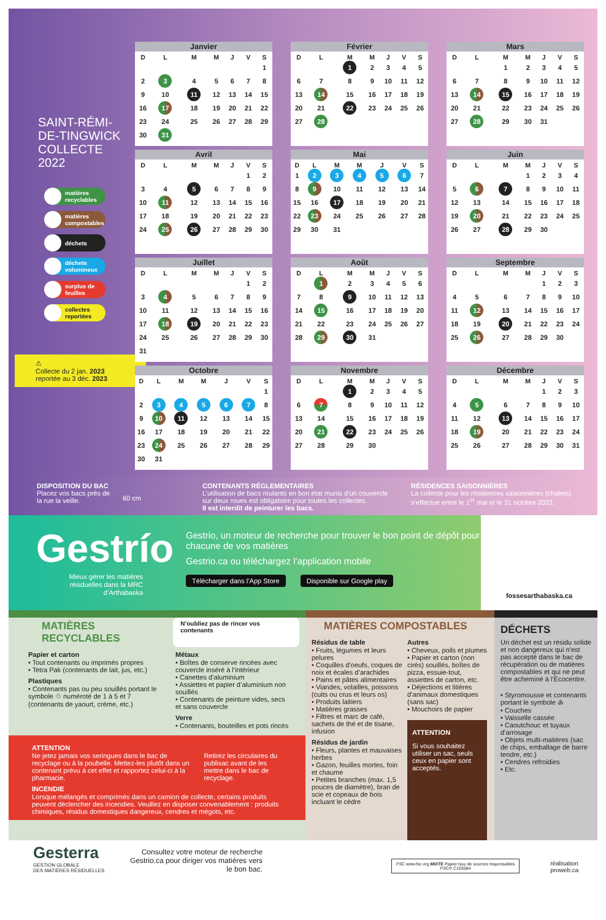SAINT-RÉMI-DE-TINGWICK
COLLECTE 2022
matières recyclables
matières compostables
déchets
déchets volumineux
surplus de feuilles
collectes reportées
⚠
Collecte du 2 jan. 2023
reportée au 3 déc. 2023
Janvier
| D | L | M | M | J | V | S |
| --- | --- | --- | --- | --- | --- | --- |
| | | | | | | 1 |
| 2 | 3 | 4 | 5 | 6 | 7 | 8 |
| 9 | 10 | 11 | 12 | 13 | 14 | 15 |
| 16 | 17 | 18 | 19 | 20 | 21 | 22 |
| 23 | 24 | 25 | 26 | 27 | 28 | 29 |
| 30 | 31 | | | | | |
Février
| D | L | M | M | J | V | S |
| --- | --- | --- | --- | --- | --- | --- |
| | | 1 | 2 | 3 | 4 | 5 |
| 6 | 7 | 8 | 9 | 10 | 11 | 12 |
| 13 | 14 | 15 | 16 | 17 | 18 | 19 |
| 20 | 21 | 22 | 23 | 24 | 25 | 26 |
| 27 | 28 | | | | | |
Mars
| D | L | M | M | J | V | S |
| --- | --- | --- | --- | --- | --- | --- |
| | | 1 | 2 | 3 | 4 | 5 |
| 6 | 7 | 8 | 9 | 10 | 11 | 12 |
| 13 | 14 | 15 | 16 | 17 | 18 | 19 |
| 20 | 21 | 22 | 23 | 24 | 25 | 26 |
| 27 | 28 | 29 | 30 | 31 | | |
Avril
| D | L | M | M | J | V | S |
| --- | --- | --- | --- | --- | --- | --- |
| | | | | | 1 | 2 |
| 3 | 4 | 5 | 6 | 7 | 8 | 9 |
| 10 | 11 | 12 | 13 | 14 | 15 | 16 |
| 17 | 18 | 19 | 20 | 21 | 22 | 23 |
| 24 | 25 | 26 | 27 | 28 | 29 | 30 |
Mai
| D | L | M | M | J | V | S |
| --- | --- | --- | --- | --- | --- | --- |
| 1 | 2 | 3 | 4 | 5 | 6 | 7 |
| 8 | 9 | 10 | 11 | 12 | 13 | 14 |
| 15 | 16 | 17 | 18 | 19 | 20 | 21 |
| 22 | 23 | 24 | 25 | 26 | 27 | 28 |
| 29 | 30 | 31 | | | | |
Juin
| D | L | M | M | J | V | S |
| --- | --- | --- | --- | --- | --- | --- |
| | | | 1 | 2 | 3 | 4 |
| 5 | 6 | 7 | 8 | 9 | 10 | 11 |
| 12 | 13 | 14 | 15 | 16 | 17 | 18 |
| 19 | 20 | 21 | 22 | 23 | 24 | 25 |
| 26 | 27 | 28 | 29 | 30 | | |
Juillet
| D | L | M | M | J | V | S |
| --- | --- | --- | --- | --- | --- | --- |
| | | | | | 1 | 2 |
| 3 | 4 | 5 | 6 | 7 | 8 | 9 |
| 10 | 11 | 12 | 13 | 14 | 15 | 16 |
| 17 | 18 | 19 | 20 | 21 | 22 | 23 |
| 24 | 25 | 26 | 27 | 28 | 29 | 30 |
| 31 | | | | | | |
Août
| D | L | M | M | J | V | S |
| --- | --- | --- | --- | --- | --- | --- |
| | 1 | 2 | 3 | 4 | 5 | 6 |
| 7 | 8 | 9 | 10 | 11 | 12 | 13 |
| 14 | 15 | 16 | 17 | 18 | 19 | 20 |
| 21 | 22 | 23 | 24 | 25 | 26 | 27 |
| 28 | 29 | 30 | 31 | | | |
Septembre
| D | L | M | M | J | V | S |
| --- | --- | --- | --- | --- | --- | --- |
| | | | | 1 | 2 | 3 |
| 4 | 5 | 6 | 7 | 8 | 9 | 10 |
| 11 | 12 | 13 | 14 | 15 | 16 | 17 |
| 18 | 19 | 20 | 21 | 22 | 23 | 24 |
| 25 | 26 | 27 | 28 | 29 | 30 | |
Octobre
| D | L | M | M | J | V | S |
| --- | --- | --- | --- | --- | --- | --- |
| | | | | | | 1 |
| 2 | 3 | 4 | 5 | 6 | 7 | 8 |
| 9 | 10 | 11 | 12 | 13 | 14 | 15 |
| 16 | 17 | 18 | 19 | 20 | 21 | 22 |
| 23 | 24 | 25 | 26 | 27 | 28 | 29 |
| 30 | 31 | | | | | |
Novembre
| D | L | M | M | J | V | S |
| --- | --- | --- | --- | --- | --- | --- |
| | | 1 | 2 | 3 | 4 | 5 |
| 6 | 7 | 8 | 9 | 10 | 11 | 12 |
| 13 | 14 | 15 | 16 | 17 | 18 | 19 |
| 20 | 21 | 22 | 23 | 24 | 25 | 26 |
| 27 | 28 | 29 | 30 | | | |
Décembre
| D | L | M | M | J | V | S |
| --- | --- | --- | --- | --- | --- | --- |
| | | | | 1 | 2 | 3 |
| 4 | 5 | 6 | 7 | 8 | 9 | 10 |
| 11 | 12 | 13 | 14 | 15 | 16 | 17 |
| 18 | 19 | 20 | 21 | 22 | 23 | 24 |
| 25 | 26 | 27 | 28 | 29 | 30 | 31 |
DISPOSITION DU BAC
Placez vos bacs près de la rue la veille.
60 cm
CONTENANTS RÉGLEMENTAIRES
L’utilisation de bacs roulants en bon état munis d’un couvercle sur deux roues est obligatoire pour toutes les collectes.
Il est interdit de peinturer les bacs.
RÉSIDENCES SAISONNIÈRES
La collecte pour les résidences saisonnières (chalets) s’effectue entre le 1<sup>er</sup> mai et le 31 octobre 2022.
Gestrío
Mieux gérer les matières résiduelles dans la MRC d’Arthabaska
Gestrio, un moteur de recherche pour trouver le bon point de dépôt pour chacune de vos matières
Gestrio.ca ou téléchargez l’application mobile
Télécharger dans l’App Store Disponible sur Google play
fossesarthabaska.ca
MATIÈRES RECYCLABLES
N’oubliez pas de rincer vos contenants
Papier et carton
• Tout contenants ou imprimés propres
• Tetra Pak (contenants de lait, jus, etc.)
Plastiques
• Contenants pas ou peu souillés portant le symbole ♲ numéroté de 1 à 5 et 7 (contenants de yaourt, crème, etc.)
Métaux
• Boîtes de conserve rincées avec couvercle inséré à l’intérieur
• Canettes d’aluminium
• Assiettes et papier d’aluminium non souillés
• Contenants de peinture vides, secs et sans couvercle
Verre
• Contenants, bouteilles et pots rincés
ATTENTION
Ne jetez jamais vos seringues dans le bac de recyclage ou à la poubelle. Mettez-les plutôt dans un contenant prévu à cet effet et rapportez celui-ci à la pharmacie.
Retirez les circulaires du publisac avant de les mettre dans le bac de recyclage.
INCENDIE
Lorsque mélangés et comprimés dans un camion de collecte, certains produits peuvent déclencher des incendies. Veuillez en disposer convenablement : produits chimiques, résidus domestiques dangereux, cendres et mégots, etc.
MATIÈRES COMPOSTABLES
Résidus de table
• Fruits, légumes et leurs pelures
• Coquilles d’oeufs, coques de noix et écales d’arachides
• Pains et pâtes alimentaires
• Viandes, volailles, poissons (cuits ou crus et leurs os)
• Produits laitiers
• Matières grasses
• Filtres et marc de café, sachets de thé et de tisane, infusion
Résidus de jardin
• Fleurs, plantes et mauvaises herbes
• Gazon, feuilles mortes, foin et chaume
• Petites branches (max. 1,5 pouces de diamètre), bran de scie et copeaux de bois incluant le cèdre
Autres
• Cheveux, poils et plumes
• Papier et carton (non cirés) souillés, boîtes de pizza, essuie-tout, assiettes de carton, etc.
• Déjections et litières d’animaux domestiques (sans sac)
• Mouchoirs de papier
ATTENTION
Si vous souhaitez utiliser un sac, seuls ceux en papier sont acceptés.
DÉCHETS
Un déchet est un résidu solide et non dangereux qui n’est pas accepté dans le bac de récupération ou de matières compostables et qui ne peut être acheminé à l’Écocentre.
• Styromousse et contenants portant le symbole ♶
• Couches
• Vaisselle cassée
• Caoutchouc et tuyaux d’arrosage
• Objets multi-matières (sac de chips, emballage de barre tendre, etc.)
• Cendres refroidies
• Etc.
Gesterra
GESTION GLOBALE
DES MATIÈRES RÉSIDUELLES
Consultez votre moteur de recherche Gestrio.ca pour diriger vos matières vers le bon bac.
FSC www.fsc.org MIXTE Papier issu de sources responsables FSC® C103084
réalisation proweb.ca